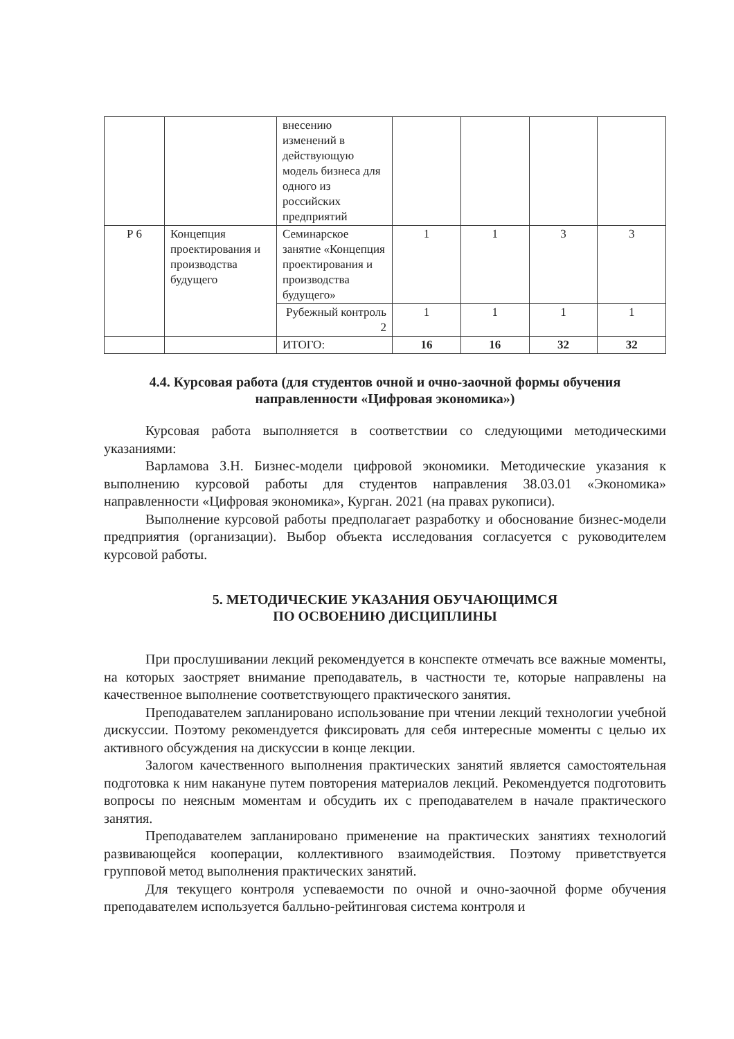| | | внесению изменений в действующую модель бизнеса для одного из российских предприятий | | | | |
| Р 6 | Концепция проектирования и производства будущего | Семинарское занятие «Концепция проектирования и производства будущего» | 1 | 1 | 3 | 3 |
| | | Рубежный контроль 2 | 1 | 1 | 1 | 1 |
| | | ИТОГО: | 16 | 16 | 32 | 32 |
4.4. Курсовая работа (для студентов очной и очно-заочной формы обучения направленности «Цифровая экономика»)
Курсовая работа выполняется в соответствии со следующими методическими указаниями:
Варламова З.Н. Бизнес-модели цифровой экономики. Методические указания к выполнению курсовой работы для студентов направления 38.03.01 «Экономика» направленности «Цифровая экономика», Курган. 2021 (на правах рукописи).
Выполнение курсовой работы предполагает разработку и обоснование бизнес-модели предприятия (организации). Выбор объекта исследования согласуется с руководителем курсовой работы.
5. МЕТОДИЧЕСКИЕ УКАЗАНИЯ ОБУЧАЮЩИМСЯ
ПО ОСВОЕНИЮ ДИСЦИПЛИНЫ
При прослушивании лекций рекомендуется в конспекте отмечать все важные моменты, на которых заостряет внимание преподаватель, в частности те, которые направлены на качественное выполнение соответствующего практического занятия.
Преподавателем запланировано использование при чтении лекций технологии учебной дискуссии. Поэтому рекомендуется фиксировать для себя интересные моменты с целью их активного обсуждения на дискуссии в конце лекции.
Залогом качественного выполнения практических занятий является самостоятельная подготовка к ним накануне путем повторения материалов лекций. Рекомендуется подготовить вопросы по неясным моментам и обсудить их с преподавателем в начале практического занятия.
Преподавателем запланировано применение на практических занятиях технологий развивающейся кооперации, коллективного взаимодействия. Поэтому приветствуется групповой метод выполнения практических занятий.
Для текущего контроля успеваемости по очной и очно-заочной форме обучения преподавателем используется балльно-рейтинговая система контроля и